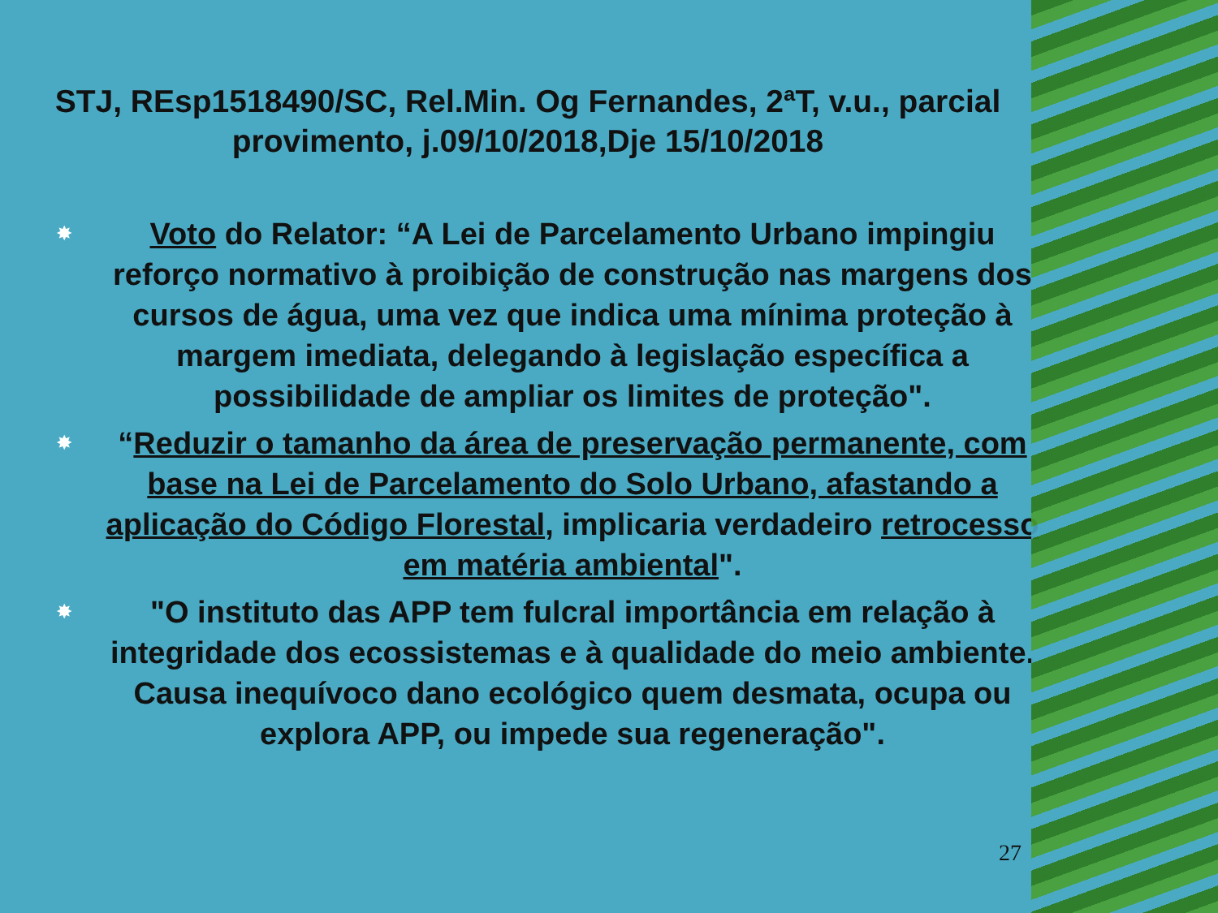STJ, REsp1518490/SC, Rel.Min. Og Fernandes, 2ªT, v.u., parcial provimento, j.09/10/2018,Dje 15/10/2018
✸ Voto do Relator: “A Lei de Parcelamento Urbano impingiu reforço normativo à proibição de construção nas margens dos cursos de água, uma vez que indica uma mínima proteção à margem imediata, delegando à legislação específica a possibilidade de ampliar os limites de proteção".
✸ “Reduzir o tamanho da área de preservação permanente, com base na Lei de Parcelamento do Solo Urbano, afastando a aplicação do Código Florestal, implicaria verdadeiro retrocesso em matéria ambiental".
✸ "O instituto das APP tem fulcral importância em relação à integridade dos ecossistemas e à qualidade do meio ambiente. Causa inequívoco dano ecológico quem desmata, ocupa ou explora APP, ou impede sua regeneração".
27